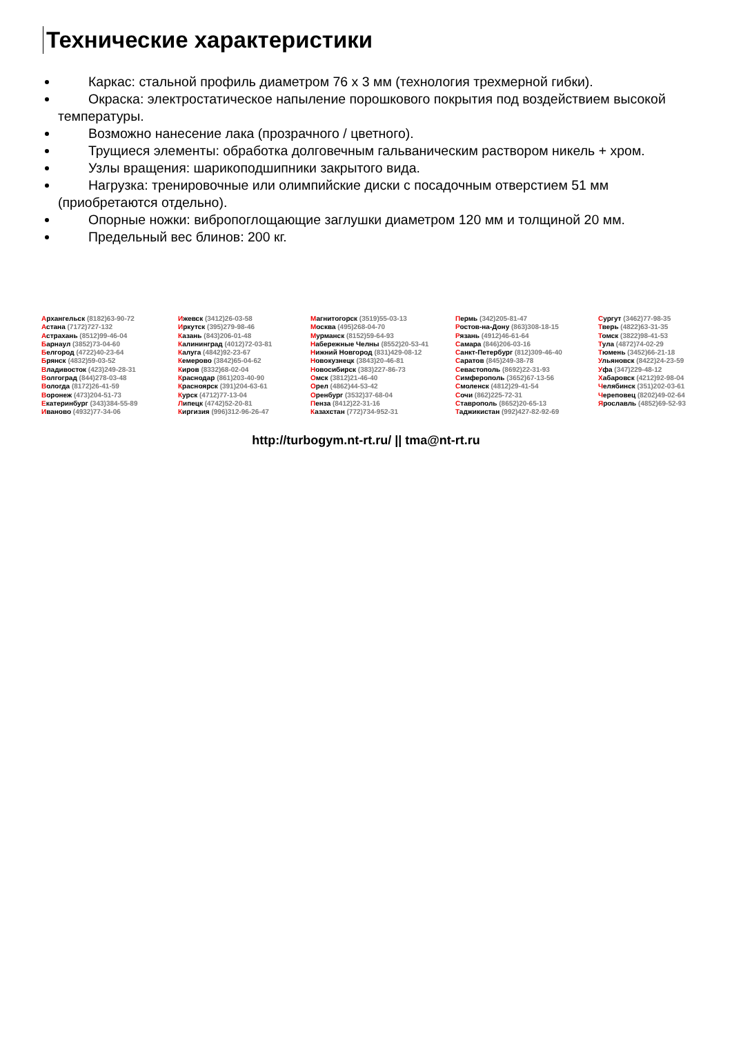Технические характеристики
Каркас: стальной профиль диаметром 76 х 3 мм (технология трехмерной гибки).
Окраска: электростатическое напыление порошкового покрытия под воздействием высокой температуры.
Возможно нанесение лака (прозрачного / цветного).
Трущиеся элементы: обработка долговечным гальваническим раствором никель + хром.
Узлы вращения: шарикоподшипники закрытого вида.
Нагрузка: тренировочные или олимпийские диски с посадочным отверстием 51 мм (приобретаются отдельно).
Опорные ножки: вибропоглощающие заглушки диаметром 120 мм и толщиной 20 мм.
Предельный вес блинов: 200 кг.
Архангельск (8182)63-90-72
Астана (7172)727-132
Астрахань (8512)99-46-04
Барнаул (3852)73-04-60
Белгород (4722)40-23-64
Брянск (4832)59-03-52
Владивосток (423)249-28-31
Волгоград (844)278-03-48
Вологда (8172)26-41-59
Воронеж (473)204-51-73
Екатеринбург (343)384-55-89
Иваново (4932)77-34-06
Ижевск (3412)26-03-58
Иркутск (395)279-98-46
Казань (843)206-01-48
Калининград (4012)72-03-81
Калуга (4842)92-23-67
Кемерово (3842)65-04-62
Киров (8332)68-02-04
Краснодар (861)203-40-90
Красноярск (391)204-63-61
Курск (4712)77-13-04
Липецк (4742)52-20-81
Киргизия (996)312-96-26-47
Магнитогорск (3519)55-03-13
Москва (495)268-04-70
Мурманск (8152)59-64-93
Набережные Челны (8552)20-53-41
Нижний Новгород (831)429-08-12
Новокузнецк (3843)20-46-81
Новосибирск (383)227-86-73
Омск (3812)21-46-40
Орел (4862)44-53-42
Оренбург (3532)37-68-04
Пенза (8412)22-31-16
Казахстан (772)734-952-31
Пермь (342)205-81-47
Ростов-на-Дону (863)308-18-15
Рязань (4912)46-61-64
Самара (846)206-03-16
Санкт-Петербург (812)309-46-40
Саратов (845)249-38-78
Севастополь (8692)22-31-93
Симферополь (3652)67-13-56
Смоленск (4812)29-41-54
Сочи (862)225-72-31
Ставрополь (8652)20-65-13
Таджикистан (992)427-82-92-69
Сургут (3462)77-98-35
Тверь (4822)63-31-35
Томск (3822)98-41-53
Тула (4872)74-02-29
Тюмень (3452)66-21-18
Ульяновск (8422)24-23-59
Уфа (347)229-48-12
Хабаровск (4212)92-98-04
Челябинск (351)202-03-61
Череповец (8202)49-02-64
Ярославль (4852)69-52-93
http://turbogym.nt-rt.ru/ || tma@nt-rt.ru